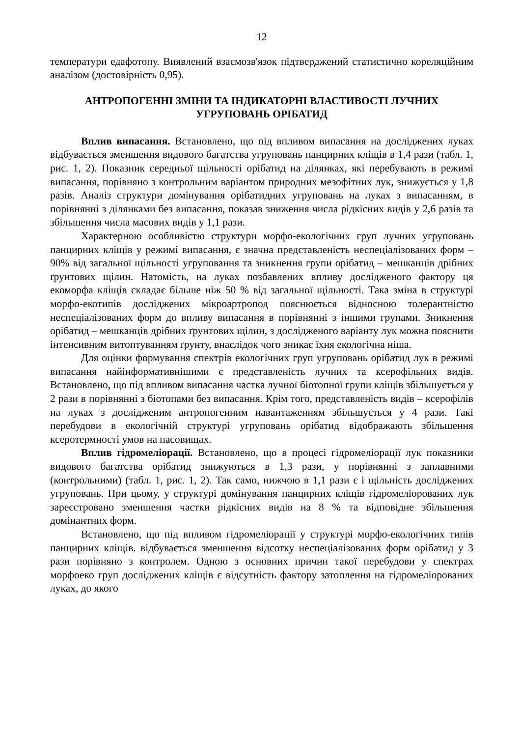12
температури едафотопу. Виявлений взаємозв'язок підтверджений статистично кореляційним аналізом (достовірність 0,95).
АНТРОПОГЕННІ ЗМІНИ ТА ІНДИКАТОРНІ ВЛАСТИВОСТІ ЛУЧНИХ УГРУПОВАНЬ ОРІБАТИД
Вплив випасання. Встановлено, що під впливом випасання на досліджених луках відбувається зменшення видового багатства угруповань панцирних кліщів в 1,4 рази (табл. 1, рис. 1, 2). Показник середньої щільності орібатид на ділянках, які перебувають в режимі випасання, порівняно з контрольним варіантом природних мезофітних лук, знижується у 1,8 разів. Аналіз структури домінування орібатидних угруповань на луках з випасанням, в порівнянні з ділянками без випасання, показав зниження числа рідкісних видів у 2,6 разів та збільшення числа масових видів у 1,1 рази.
Характерною особливістю структури морфо-екологічних груп лучних угруповань панцирних кліщів у режимі випасання, є значна представленість неспеціалізованих форм – 90% від загальної щільності угруповання та зникнення групи орібатид – мешканців дрібних ґрунтових щілин. Натомість, на луках позбавлених впливу дослідженого фактору ця екоморфа кліщів складає більше ніж 50 % від загальної щільності. Така зміна в структурі морфо-екотипів досліджених мікроартропод пояснюється відносною толерантністю неспеціалізованих форм до впливу випасання в порівнянні з іншими групами. Зникнення орібатид – мешканців дрібних ґрунтових щілин, з дослідженого варіанту лук можна пояснити інтенсивним витоптуванням ґрунту, внаслідок чого зникає їхня екологічна ніша.
Для оцінки формування спектрів екологічних груп угруповань орібатид лук в режимі випасання найінформативнішими є представленість лучних та ксерофільних видів. Встановлено, що під впливом випасання частка лучної біотопної групи кліщів збільшується у 2 рази в порівнянні з біотопами без випасання. Крім того, представленість видів – ксерофілів на луках з дослідженим антропогенним навантаженням збільшується у 4 рази. Такі перебудови в екологічній структурі угруповань орібатид відображають збільшення ксеротермності умов на пасовищах.
Вплив гідромеліорації. Встановлено, що в процесі гідромеліорації лук показники видового багатства орібатид знижуються в 1,3 рази, у порівнянні з заплавними (контрольними) (табл. 1, рис. 1, 2). Так само, нижчою в 1,1 рази є і щільність досліджених угруповань. При цьому, у структурі домінування панцирних кліщів гідромеліорованих лук зареєстровано зменшення частки рідкісних видів на 8 % та відповідне збільшення домінантних форм.
Встановлено, що під впливом гідромеліорації у структурі морфо-екологічних типів панцирних кліщів. відбувається зменшення відсотку неспеціалізованих форм орібатид у 3 рази порівняно з контролем. Одною з основних причин такої перебудови у спектрах морфоеко груп досліджених кліщів є відсутність фактору затоплення на гідромеліорованих луках, до якого